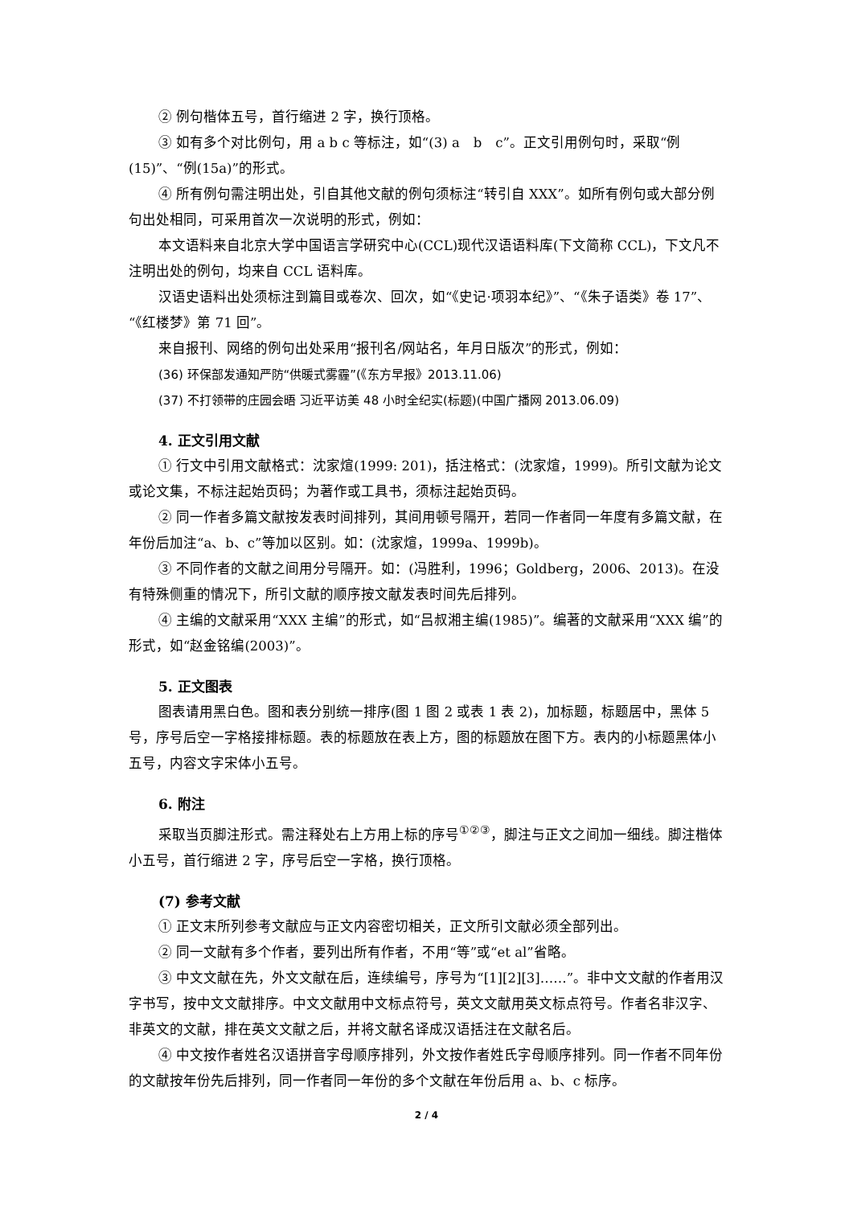② 例句楷体五号，首行缩进 2 字，换行顶格。
③ 如有多个对比例句，用 a b c 等标注，如“(3) a　b　c”。正文引用例句时，采取“例(15)”、“例(15a)”的形式。
④ 所有例句需注明出处，引自其他文献的例句须标注“转引自 XXX”。如所有例句或大部分例句出处相同，可采用首次一次说明的形式，例如：
本文语料来自北京大学中国语言学研究中心(CCL)现代汉语语料库(下文简称 CCL)，下文凡不注明出处的例句，均来自 CCL 语料库。
汉语史语料出处须标注到篇目或卷次、回次，如“《史记·项羽本纪》”、“《朱子语类》卷 17”、“《红楼梦》第 71 回”。
来自报刊、网络的例句出处采用“报刊名/网站名，年月日版次”的形式，例如：
(36) 环保部发通知严防“供暖式雾霾”(《东方早报》2013.11.06)
(37) 不打领带的庄园会晤 习近平访美 48 小时全纪实(标题)(中国广播网 2013.06.09)
4. 正文引用文献
① 行文中引用文献格式：沈家煊(1999: 201)，括注格式：(沈家煊，1999)。所引文献为论文或论文集，不标注起始页码；为著作或工具书，须标注起始页码。
② 同一作者多篇文献按发表时间排列，其间用顿号隔开，若同一作者同一年度有多篇文献，在年份后加注“a、b、c”等加以区别。如：(沈家煊，1999a、1999b)。
③ 不同作者的文献之间用分号隔开。如：(冯胜利，1996；Goldberg，2006、2013)。在没有特殊侧重的情况下，所引文献的顺序按文献发表时间先后排列。
④ 主编的文献采用“XXX 主编”的形式，如“吕叔湘主编(1985)”。编著的文献采用“XXX 编”的形式，如“赵金铭编(2003)”。
5. 正文图表
图表请用黑白色。图和表分别统一排序(图 1 图 2 或表 1 表 2)，加标题，标题居中，黑体 5 号，序号后空一字格接排标题。表的标题放在表上方，图的标题放在图下方。表内的小标题黑体小五号，内容文字宋体小五号。
6. 附注
采取当页脚注形式。需注释处右上方用上标的序号<sup>①②③</sup>，脚注与正文之间加一细线。脚注楷体小五号，首行缩进 2 字，序号后空一字格，换行顶格。
(7) 参考文献
① 正文末所列参考文献应与正文内容密切相关，正文所引文献必须全部列出。
② 同一文献有多个作者，要列出所有作者，不用“等”或“et al”省略。
③ 中文文献在先，外文文献在后，连续编号，序号为“[1][2][3]……”。非中文文献的作者用汉字书写，按中文文献排序。中文文献用中文标点符号，英文文献用英文标点符号。作者名非汉字、非英文的文献，排在英文文献之后，并将文献名译成汉语括注在文献名后。
④ 中文按作者姓名汉语拼音字母顺序排列，外文按作者姓氏字母顺序排列。同一作者不同年份的文献按年份先后排列，同一作者同一年份的多个文献在年份后用 a、b、c 标序。
2 / 4